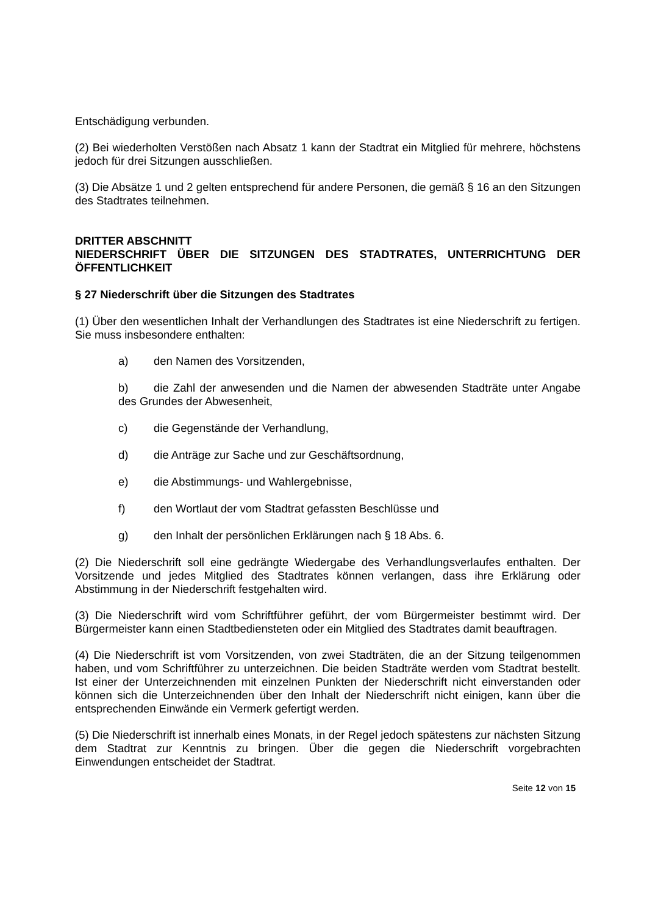Entschädigung verbunden.
(2) Bei wiederholten Verstößen nach Absatz 1 kann der Stadtrat ein Mitglied für mehrere, höchstens jedoch für drei Sitzungen ausschließen.
(3) Die Absätze 1 und 2 gelten entsprechend für andere Personen, die gemäß § 16 an den Sitzungen des Stadtrates teilnehmen.
DRITTER ABSCHNITT
NIEDERSCHRIFT ÜBER DIE SITZUNGEN DES STADTRATES, UNTERRICHTUNG DER ÖFFENTLICHKEIT
§ 27 Niederschrift über die Sitzungen des Stadtrates
(1) Über den wesentlichen Inhalt der Verhandlungen des Stadtrates ist eine Niederschrift zu fertigen. Sie muss insbesondere enthalten:
a) den Namen des Vorsitzenden,
b) die Zahl der anwesenden und die Namen der abwesenden Stadträte unter Angabe des Grundes der Abwesenheit,
c) die Gegenstände der Verhandlung,
d) die Anträge zur Sache und zur Geschäftsordnung,
e) die Abstimmungs- und Wahlergebnisse,
f) den Wortlaut der vom Stadtrat gefassten Beschlüsse und
g) den Inhalt der persönlichen Erklärungen nach § 18 Abs. 6.
(2) Die Niederschrift soll eine gedrängte Wiedergabe des Verhandlungsverlaufes enthalten. Der Vorsitzende und jedes Mitglied des Stadtrates können verlangen, dass ihre Erklärung oder Abstimmung in der Niederschrift festgehalten wird.
(3) Die Niederschrift wird vom Schriftführer geführt, der vom Bürgermeister bestimmt wird. Der Bürgermeister kann einen Stadtbediensteten oder ein Mitglied des Stadtrates damit beauftragen.
(4) Die Niederschrift ist vom Vorsitzenden, von zwei Stadträten, die an der Sitzung teilgenommen haben, und vom Schriftführer zu unterzeichnen. Die beiden Stadträte werden vom Stadtrat bestellt. Ist einer der Unterzeichnenden mit einzelnen Punkten der Niederschrift nicht einverstanden oder können sich die Unterzeichnenden über den Inhalt der Niederschrift nicht einigen, kann über die entsprechenden Einwände ein Vermerk gefertigt werden.
(5) Die Niederschrift ist innerhalb eines Monats, in der Regel jedoch spätestens zur nächsten Sitzung dem Stadtrat zur Kenntnis zu bringen. Über die gegen die Niederschrift vorgebrachten Einwendungen entscheidet der Stadtrat.
Seite 12 von 15